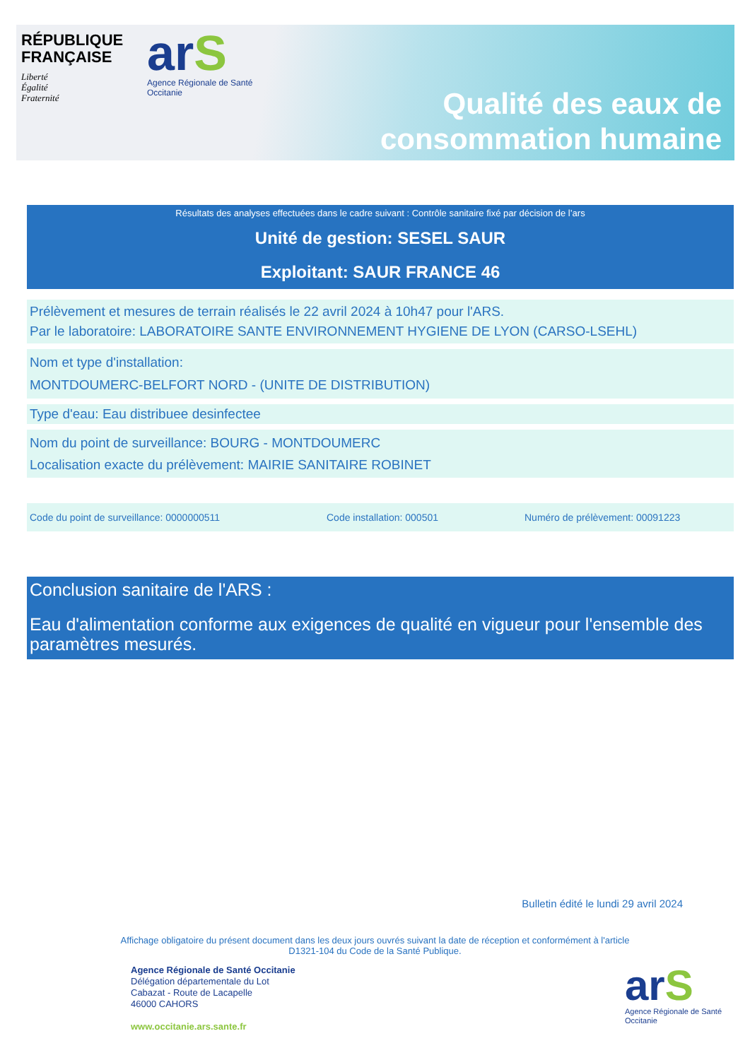RÉPUBLIQUE
FRANÇAISE
Liberté
Égalité
Fraternité
arS
Agence Régionale de Santé
Occitanie
Qualité des eaux de
consommation humaine
Résultats des analyses effectuées dans le cadre suivant : Contrôle sanitaire fixé par décision de l’ars
Unité de gestion: SESEL SAUR
Exploitant: SAUR FRANCE 46
Prélèvement et mesures de terrain réalisés le 22 avril 2024 à 10h47 pour l'ARS.
Par le laboratoire: LABORATOIRE SANTE ENVIRONNEMENT HYGIENE DE LYON (CARSO-LSEHL)
Nom et type d'installation:
MONTDOUMERC-BELFORT NORD - (UNITE DE DISTRIBUTION)
Type d'eau: Eau distribuee desinfectee
Nom du point de surveillance: BOURG - MONTDOUMERC
Localisation exacte du prélèvement: MAIRIE SANITAIRE ROBINET
Code du point de surveillance: 0000000511 Code installation: 000501 Numéro de prélèvement: 00091223
Conclusion sanitaire de l'ARS :
Eau d'alimentation conforme aux exigences de qualité en vigueur pour l'ensemble des paramètres mesurés.
Bulletin édité le lundi 29 avril 2024
Affichage obligatoire du présent document dans les deux jours ouvrés suivant la date de réception et conformément à l'article
D1321-104 du Code de la Santé Publique.
Agence Régionale de Santé Occitanie
Délégation départementale du Lot
Cabazat - Route de Lacapelle
46000 CAHORS
www.occitanie.ars.sante.fr
arS
Agence Régionale de Santé
Occitanie